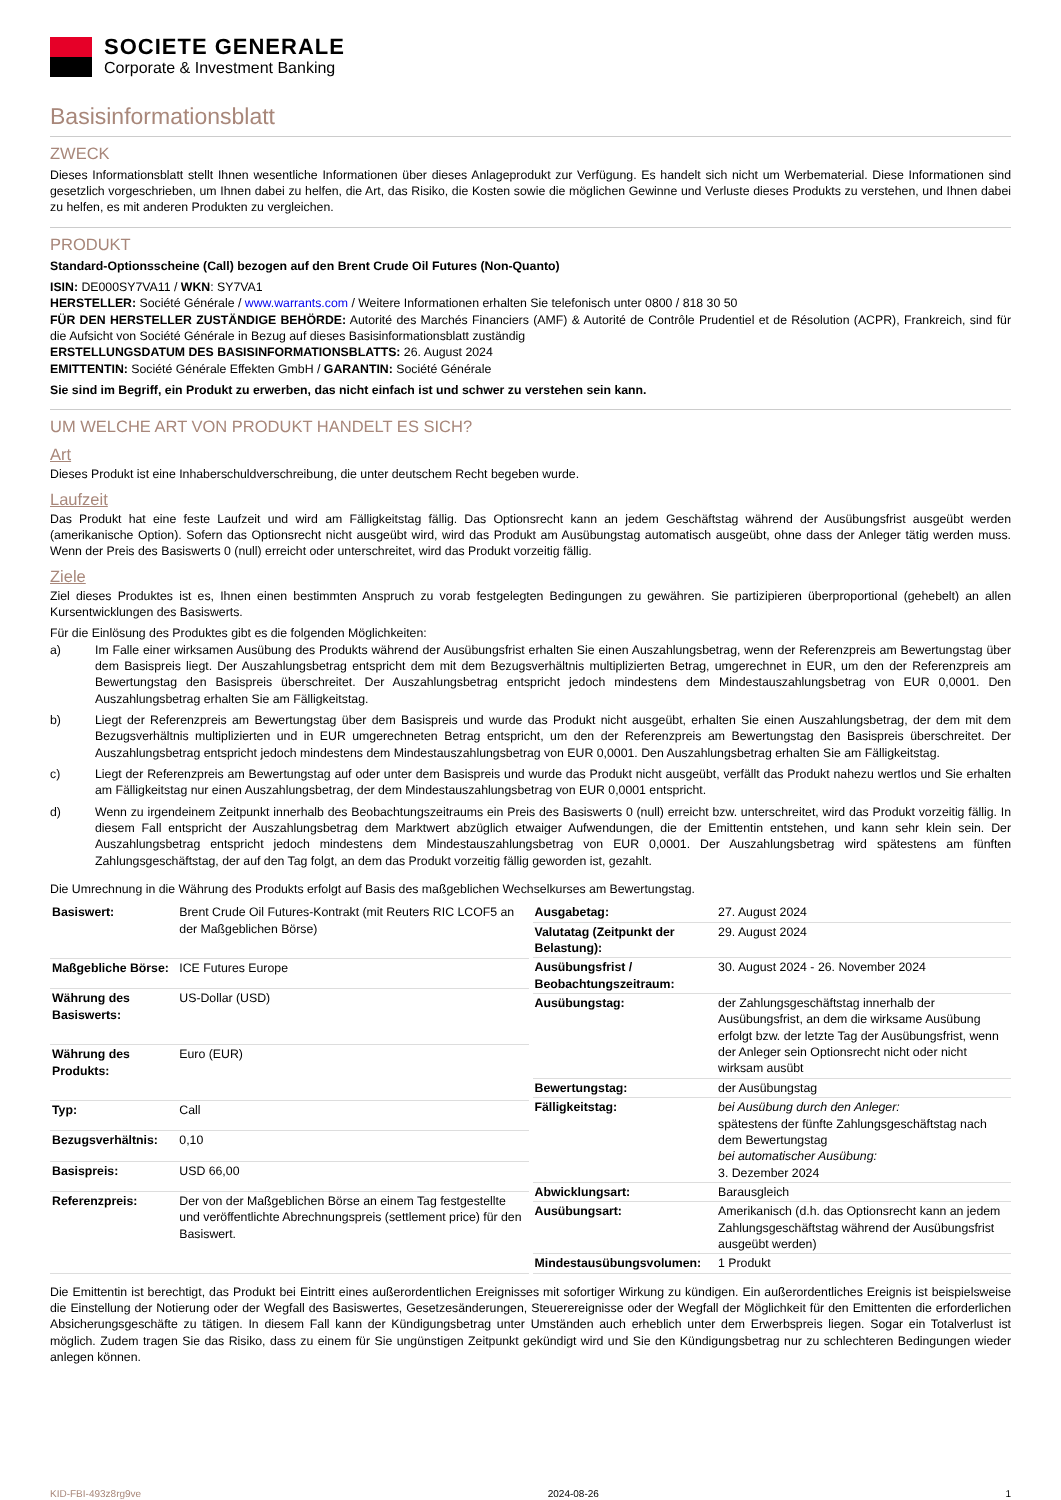SOCIETE GENERALE
Corporate & Investment Banking
Basisinformationsblatt
ZWECK
Dieses Informationsblatt stellt Ihnen wesentliche Informationen über dieses Anlageprodukt zur Verfügung. Es handelt sich nicht um Werbematerial. Diese Informationen sind gesetzlich vorgeschrieben, um Ihnen dabei zu helfen, die Art, das Risiko, die Kosten sowie die möglichen Gewinne und Verluste dieses Produkts zu verstehen, und Ihnen dabei zu helfen, es mit anderen Produkten zu vergleichen.
PRODUKT
Standard-Optionsscheine (Call) bezogen auf den Brent Crude Oil Futures (Non-Quanto)
ISIN: DE000SY7VA11 / WKN: SY7VA1
HERSTELLER: Société Générale / www.warrants.com / Weitere Informationen erhalten Sie telefonisch unter 0800 / 818 30 50
FÜR DEN HERSTELLER ZUSTÄNDIGE BEHÖRDE: Autorité des Marchés Financiers (AMF) & Autorité de Contrôle Prudentiel et de Résolution (ACPR), Frankreich, sind für die Aufsicht von Société Générale in Bezug auf dieses Basisinformationsblatt zuständig
ERSTELLUNGSDATUM DES BASISINFORMATIONSBLATTS: 26. August 2024
EMITTENTIN: Société Générale Effekten GmbH / GARANTIN: Société Générale
Sie sind im Begriff, ein Produkt zu erwerben, das nicht einfach ist und schwer zu verstehen sein kann.
UM WELCHE ART VON PRODUKT HANDELT ES SICH?
Art
Dieses Produkt ist eine Inhaberschuldverschreibung, die unter deutschem Recht begeben wurde.
Laufzeit
Das Produkt hat eine feste Laufzeit und wird am Fälligkeitstag fällig. Das Optionsrecht kann an jedem Geschäftstag während der Ausübungsfrist ausgeübt werden (amerikanische Option). Sofern das Optionsrecht nicht ausgeübt wird, wird das Produkt am Ausübungstag automatisch ausgeübt, ohne dass der Anleger tätig werden muss. Wenn der Preis des Basiswerts 0 (null) erreicht oder unterschreitet, wird das Produkt vorzeitig fällig.
Ziele
Ziel dieses Produktes ist es, Ihnen einen bestimmten Anspruch zu vorab festgelegten Bedingungen zu gewähren. Sie partizipieren überproportional (gehebelt) an allen Kursentwicklungen des Basiswerts.
Für die Einlösung des Produktes gibt es die folgenden Möglichkeiten:
a) Im Falle einer wirksamen Ausübung des Produkts während der Ausübungsfrist erhalten Sie einen Auszahlungsbetrag, wenn der Referenzpreis am Bewertungstag über dem Basispreis liegt. Der Auszahlungsbetrag entspricht dem mit dem Bezugsverhältnis multiplizierten Betrag, umgerechnet in EUR, um den der Referenzpreis am Bewertungstag den Basispreis überschreitet. Der Auszahlungsbetrag entspricht jedoch mindestens dem Mindestauszahlungsbetrag von EUR 0,0001. Den Auszahlungsbetrag erhalten Sie am Fälligkeitstag.
b) Liegt der Referenzpreis am Bewertungstag über dem Basispreis und wurde das Produkt nicht ausgeübt, erhalten Sie einen Auszahlungsbetrag, der dem mit dem Bezugsverhältnis multiplizierten und in EUR umgerechneten Betrag entspricht, um den der Referenzpreis am Bewertungstag den Basispreis überschreitet. Der Auszahlungsbetrag entspricht jedoch mindestens dem Mindestauszahlungsbetrag von EUR 0,0001. Den Auszahlungsbetrag erhalten Sie am Fälligkeitstag.
c) Liegt der Referenzpreis am Bewertungstag auf oder unter dem Basispreis und wurde das Produkt nicht ausgeübt, verfällt das Produkt nahezu wertlos und Sie erhalten am Fälligkeitstag nur einen Auszahlungsbetrag, der dem Mindestauszahlungsbetrag von EUR 0,0001 entspricht.
d) Wenn zu irgendeinem Zeitpunkt innerhalb des Beobachtungszeitraums ein Preis des Basiswerts 0 (null) erreicht bzw. unterschreitet, wird das Produkt vorzeitig fällig. In diesem Fall entspricht der Auszahlungsbetrag dem Marktwert abzüglich etwaiger Aufwendungen, die der Emittentin entstehen, und kann sehr klein sein. Der Auszahlungsbetrag entspricht jedoch mindestens dem Mindestauszahlungsbetrag von EUR 0,0001. Der Auszahlungsbetrag wird spätestens am fünften Zahlungsgeschäftstag, der auf den Tag folgt, an dem das Produkt vorzeitig fällig geworden ist, gezahlt.
Die Umrechnung in die Währung des Produkts erfolgt auf Basis des maßgeblichen Wechselkurses am Bewertungstag.
| Basiswert: | Brent Crude Oil Futures-Kontrakt (mit Reuters RIC LCOF5 an der Maßgeblichen Börse) |
| Maßgebliche Börse: | ICE Futures Europe |
| Währung des Basiswerts: | US-Dollar (USD) |
| Währung des Produkts: | Euro (EUR) |
| Typ: | Call |
| Bezugsverhältnis: | 0,10 |
| Basispreis: | USD 66,00 |
| Referenzpreis: | Der von der Maßgeblichen Börse an einem Tag festgestellte und veröffentlichte Abrechnungspreis (settlement price) für den Basiswert. |
| Ausgabetag: | 27. August 2024 |
| Valutatag (Zeitpunkt der Belastung): | 29. August 2024 |
| Ausübungsfrist / Beobachtungszeitraum: | 30. August 2024 - 26. November 2024 |
| Ausübungstag: | der Zahlungsgeschäftstag innerhalb der Ausübungsfrist, an dem die wirksame Ausübung erfolgt bzw. der letzte Tag der Ausübungsfrist, wenn der Anleger sein Optionsrecht nicht oder nicht wirksam ausübt |
| Bewertungstag: | der Ausübungstag |
| Fälligkeitstag: | bei Ausübung durch den Anleger: spätestens der fünfte Zahlungsgeschäftstag nach dem Bewertungstag bei automatischer Ausübung: 3. Dezember 2024 |
| Abwicklungsart: | Barausgleich |
| Ausübungsart: | Amerikanisch (d.h. das Optionsrecht kann an jedem Zahlungsgeschäftstag während der Ausübungsfrist ausgeübt werden) |
| Mindestausübungsvolumen: | 1 Produkt |
Die Emittentin ist berechtigt, das Produkt bei Eintritt eines außerordentlichen Ereignisses mit sofortiger Wirkung zu kündigen. Ein außerordentliches Ereignis ist beispielsweise die Einstellung der Notierung oder der Wegfall des Basiswertes, Gesetzesänderungen, Steuerereignisse oder der Wegfall der Möglichkeit für den Emittenten die erforderlichen Absicherungsgeschäfte zu tätigen. In diesem Fall kann der Kündigungsbetrag unter Umständen auch erheblich unter dem Erwerbspreis liegen. Sogar ein Totalverlust ist möglich. Zudem tragen Sie das Risiko, dass zu einem für Sie ungünstigen Zeitpunkt gekündigt wird und Sie den Kündigungsbetrag nur zu schlechteren Bedingungen wieder anlegen können.
KID-FBI-493z8rg9ve 2024-08-26 1